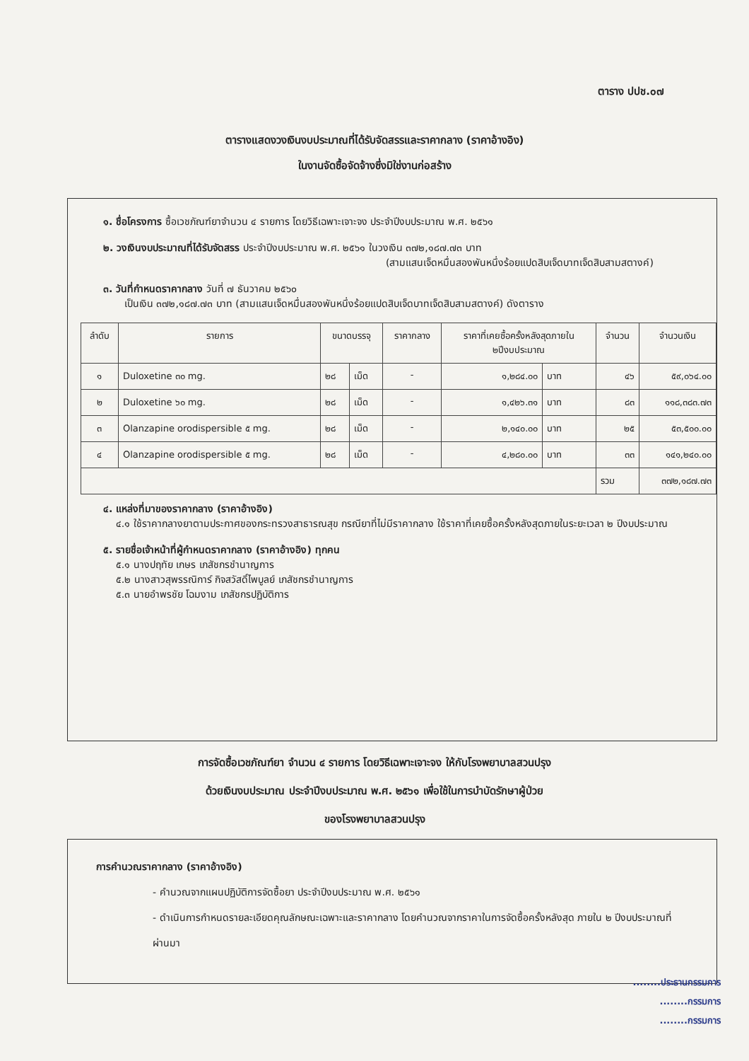ตาราง ปปช.๐๗
ตารางแสดงวงเงินงบประมาณที่ได้รับจัดสรรและราคากลาง (ราคาอ้างอิง)
ในงานจัดซื้อจัดจ้างซึ่งมิใช่งานก่อสร้าง
๑. ชื่อโครงการ ซื้อเวชภัณฑ์ยาจำนวน ๔ รายการ โดยวิธีเฉพาะเจาะจง ประจำปีงบประมาณ พ.ศ. ๒๕๖๑
๒. วงเงินงบประมาณที่ได้รับจัดสรร ประจำปีงบประมาณ พ.ศ. ๒๕๖๑ ในวงเงิน ๓๗๒,๑๘๗.๗๓ บาท
(สามแสนเจ็ดหมื่นสองพันหนึ่งร้อยแปดสิบเจ็ดบาทเจ็ดสิบสามสตางค์)
๓. วันที่กำหนดราคากลาง วันที่ ๗ ธันวาคม ๒๕๖๐
เป็นเงิน ๓๗๒,๑๘๗.๗๓ บาท (สามแสนเจ็ดหมื่นสองพันหนึ่งร้อยแปดสิบเจ็ดบาทเจ็ดสิบสามสตางค์) ดังตาราง
| ลำดับ | รายการ | ขนาดบรรจุ | | ราคากลาง | ราคาที่เคยซื้อครั้งหลังสุดภายใน ๒ปีงบประมาณ | | จำนวน | จำนวนเงิน |
| --- | --- | --- | --- | --- | --- | --- | --- | --- |
| ๑ | Duloxetine ๓๐ mg. | ๒๘ | เม็ด | - | ๑,๒๘๔.๐๐ | บาท | ๔๖ | ๕๙,๐๖๔.๐๐ |
| ๒ | Duloxetine ๖๐ mg. | ๒๘ | เม็ด | - | ๑,๔๒๖.๓๑ | บาท | ๘๓ | ๑๑๘,๓๘๓.๗๓ |
| ๓ | Olanzapine orodispersible ๕ mg. | ๒๘ | เม็ด | - | ๒,๑๔๐.๐๐ | บาท | ๒๕ | ๕๓,๕๐๐.๐๐ |
| ๔ | Olanzapine orodispersible ๕ mg. | ๒๘ | เม็ด | - | ๔,๒๘๐.๐๐ | บาท | ๓๓ | ๑๔๑,๒๔๐.๐๐ |
| | | | | | | | รวม | ๓๗๒,๑๘๗.๗๓ |
๔. แหล่งที่มาของราคากลาง (ราคาอ้างอิง)
๔.๑ ใช้ราคากลางยาตามประกาศของกระทรวงสาธารณสุข กรณียาที่ไม่มีราคากลาง ใช้ราคาที่เคยซื้อครั้งหลังสุดภายในระยะเวลา ๒ ปีงบประมาณ
๕. รายชื่อเจ้าหน้าที่ผู้กำหนดราคากลาง (ราคาอ้างอิง) ทุกคน
๕.๑ นางปฤทัย เกษร เภสัชกรชำนาญการ
๕.๒ นางสาวสุพรรณิการ์ กิจสวัสดิ์ไพบูลย์ เภสัชกรชำนาญการ
๕.๓ นายอำพรชัย โฉมงาม เภสัชกรปฏิบัติการ
การจัดซื้อเวชภัณฑ์ยา จำนวน ๔ รายการ โดยวิธีเฉพาะเจาะจง ให้กับโรงพยาบาลสวนปรุง
ด้วยเงินงบประมาณ ประจำปีงบประมาณ พ.ศ. ๒๕๖๑ เพื่อใช้ในการบำบัดรักษาผู้ป่วย
ของโรงพยาบาลสวนปรุง
การคำนวณราคากลาง (ราคาอ้างอิง)
- คำนวณจากแผนปฏิบัติการจัดซื้อยา ประจำปีงบประมาณ พ.ศ. ๒๕๖๑
- ดำเนินการกำหนดรายละเอียดคุณลักษณะเฉพาะและราคากลาง โดยคำนวณจากราคาในการจัดซื้อครั้งหลังสุด ภายใน ๒ ปีงบประมาณที่ผ่านมา
........ประธานกรรมการ
........กรรมการ
........กรรมการ